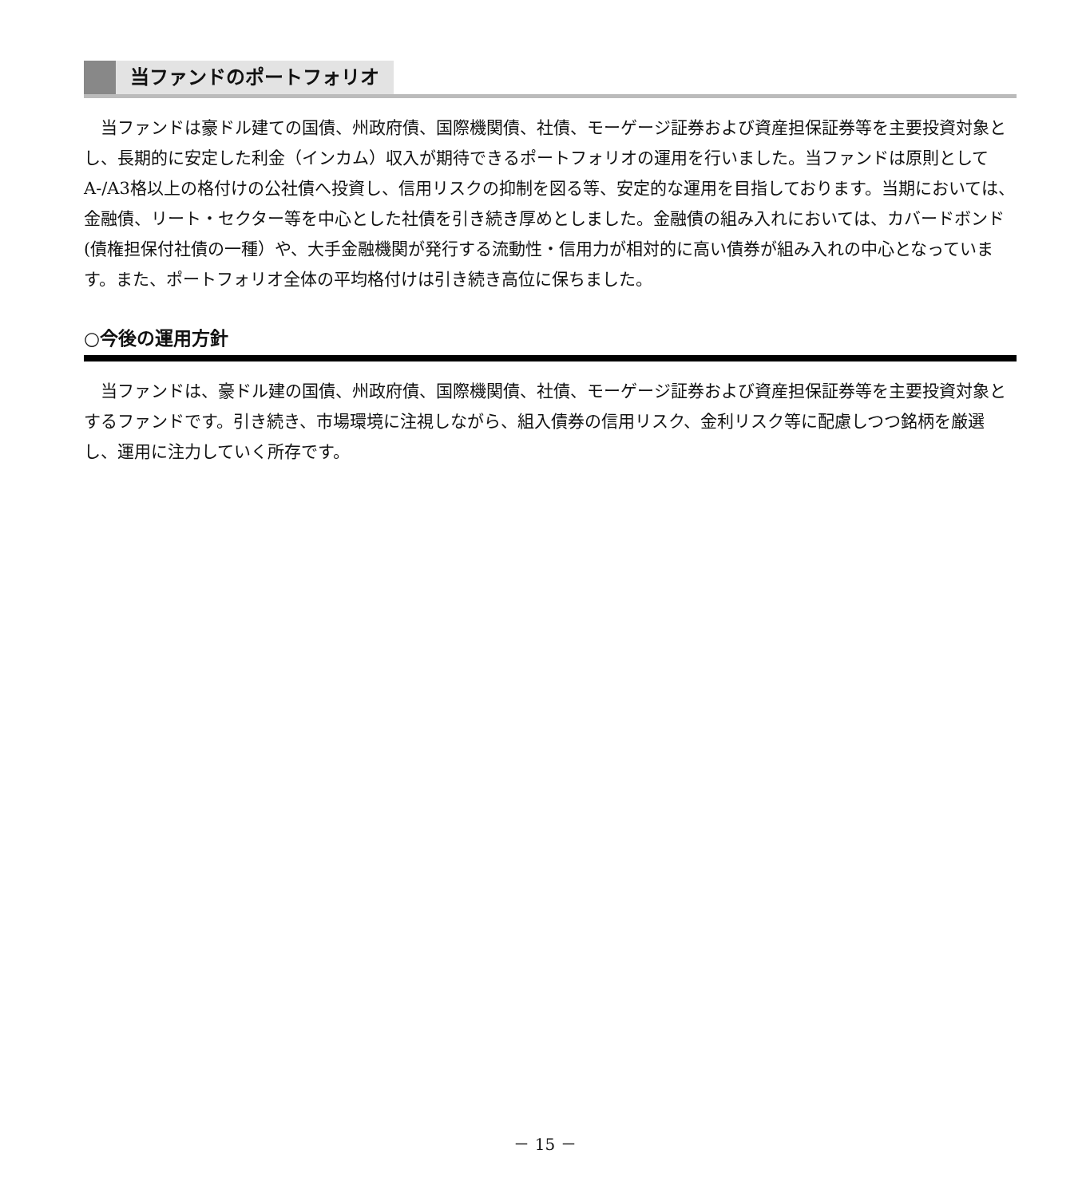当ファンドのポートフォリオ
当ファンドは豪ドル建ての国債、州政府債、国際機関債、社債、モーゲージ証券および資産担保証券等を主要投資対象とし、長期的に安定した利金（インカム）収入が期待できるポートフォリオの運用を行いました。当ファンドは原則としてA-/A3格以上の格付けの公社債へ投資し、信用リスクの抑制を図る等、安定的な運用を目指しております。当期においては、金融債、リート・セクター等を中心とした社債を引き続き厚めとしました。金融債の組み入れにおいては、カバードボンド(債権担保付社債の一種）や、大手金融機関が発行する流動性・信用力が相対的に高い債券が組み入れの中心となっています。また、ポートフォリオ全体の平均格付けは引き続き高位に保ちました。
○今後の運用方針
当ファンドは、豪ドル建の国債、州政府債、国際機関債、社債、モーゲージ証券および資産担保証券等を主要投資対象とするファンドです。引き続き、市場環境に注視しながら、組入債券の信用リスク、金利リスク等に配慮しつつ銘柄を厳選し、運用に注力していく所存です。
－ 15 －